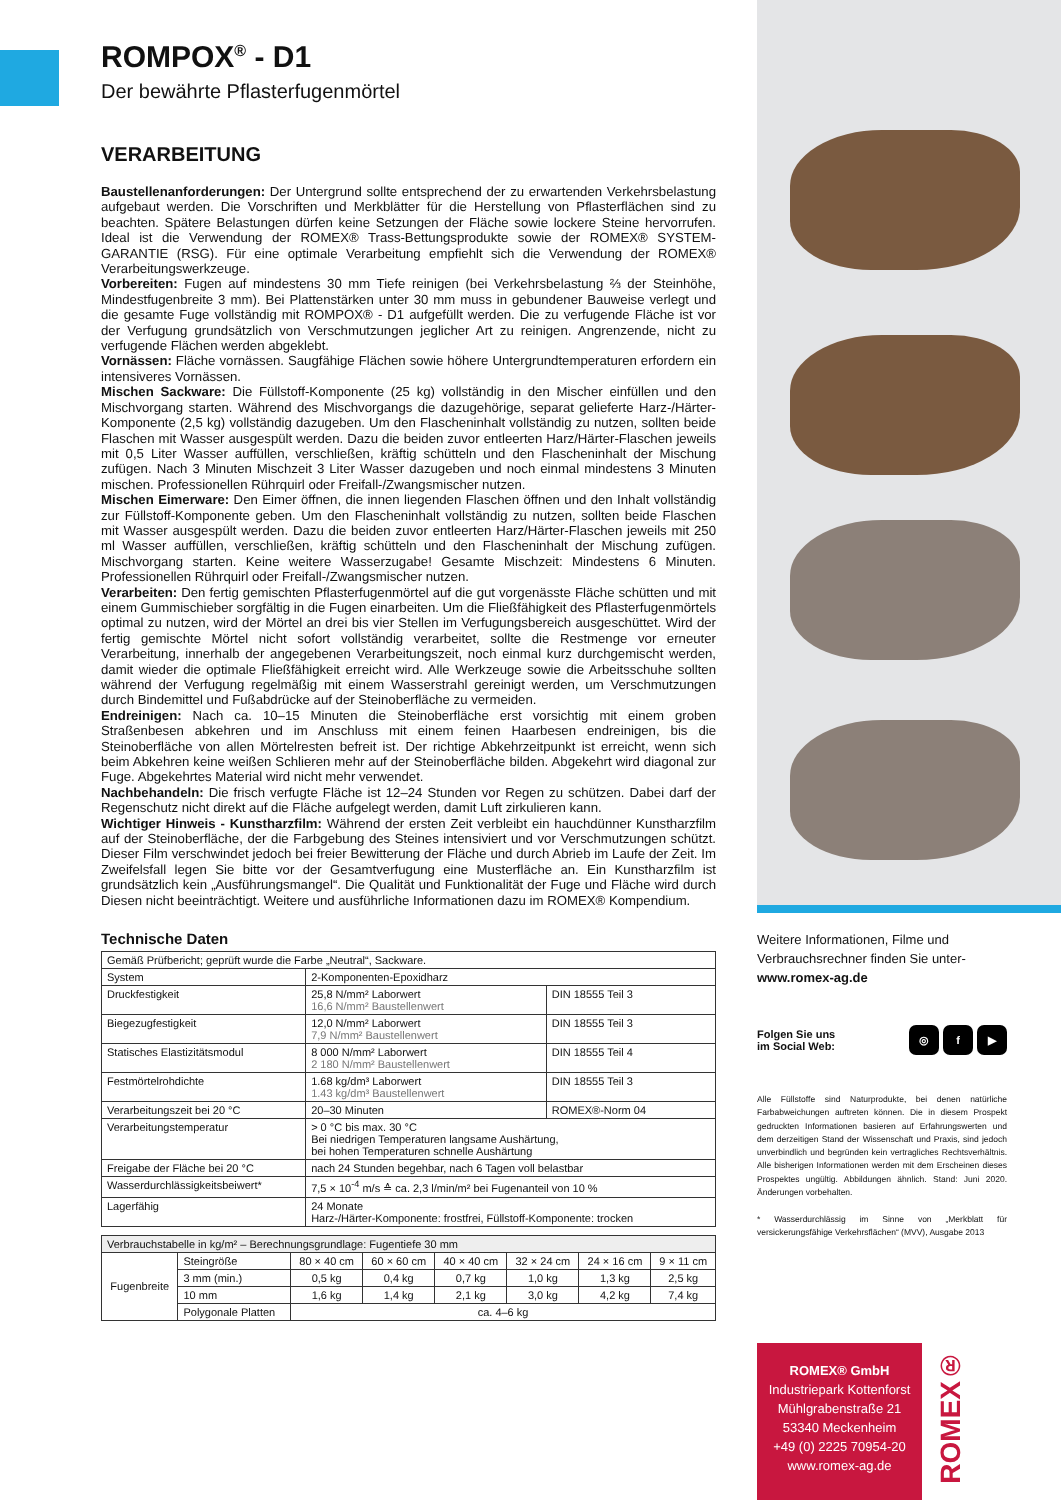ROMPOX<sup>®</sup> - D1
Der bewährte Pflasterfugenmörtel
VERARBEITUNG
Baustellenanforderungen: Der Untergrund sollte entsprechend der zu erwartenden Verkehrsbelastung aufgebaut werden. Die Vorschriften und Merkblätter für die Herstellung von Pflasterflächen sind zu beachten. Spätere Belastungen dürfen keine Setzungen der Fläche sowie lockere Steine hervorrufen. Ideal ist die Verwendung der ROMEX® Trass-Bettungsprodukte sowie der ROMEX® SYSTEM-GARANTIE (RSG). Für eine optimale Verarbeitung empfiehlt sich die Verwendung der ROMEX® Verarbeitungswerkzeuge.
Vorbereiten: Fugen auf mindestens 30 mm Tiefe reinigen (bei Verkehrsbelastung ⅔ der Steinhöhe, Mindestfugenbreite 3 mm). Bei Plattenstärken unter 30 mm muss in gebundener Bauweise verlegt und die gesamte Fuge vollständig mit ROMPOX® - D1 aufgefüllt werden. Die zu verfugende Fläche ist vor der Verfugung grundsätzlich von Verschmutzungen jeglicher Art zu reinigen. Angrenzende, nicht zu verfugende Flächen werden abgeklebt.
Vornässen: Fläche vornässen. Saugfähige Flächen sowie höhere Untergrundtemperaturen erfordern ein intensiveres Vornässen.
Mischen Sackware: Die Füllstoff-Komponente (25 kg) vollständig in den Mischer einfüllen und den Mischvorgang starten. Während des Mischvorgangs die dazugehörige, separat gelieferte Harz-/Härter-Komponente (2,5 kg) vollständig dazugeben. Um den Flascheninhalt vollständig zu nutzen, sollten beide Flaschen mit Wasser ausgespült werden. Dazu die beiden zuvor entleerten Harz/Härter-Flaschen jeweils mit 0,5 Liter Wasser auffüllen, verschließen, kräftig schütteln und den Flascheninhalt der Mischung zufügen. Nach 3 Minuten Mischzeit 3 Liter Wasser dazugeben und noch einmal mindestens 3 Minuten mischen. Professionellen Rührquirl oder Freifall-/Zwangsmischer nutzen.
Mischen Eimerware: Den Eimer öffnen, die innen liegenden Flaschen öffnen und den Inhalt vollständig zur Füllstoff-Komponente geben. Um den Flascheninhalt vollständig zu nutzen, sollten beide Flaschen mit Wasser ausgespült werden. Dazu die beiden zuvor entleerten Harz/Härter-Flaschen jeweils mit 250 ml Wasser auffüllen, verschließen, kräftig schütteln und den Flascheninhalt der Mischung zufügen. Mischvorgang starten. Keine weitere Wasserzugabe! Gesamte Mischzeit: Mindestens 6 Minuten. Professionellen Rührquirl oder Freifall-/Zwangsmischer nutzen.
Verarbeiten: Den fertig gemischten Pflasterfugenmörtel auf die gut vorgenässte Fläche schütten und mit einem Gummischieber sorgfältig in die Fugen einarbeiten. Um die Fließfähigkeit des Pflasterfugenmörtels optimal zu nutzen, wird der Mörtel an drei bis vier Stellen im Verfugungsbereich ausgeschüttet. Wird der fertig gemischte Mörtel nicht sofort vollständig verarbeitet, sollte die Restmenge vor erneuter Verarbeitung, innerhalb der angegebenen Verarbeitungszeit, noch einmal kurz durchgemischt werden, damit wieder die optimale Fließfähigkeit erreicht wird. Alle Werkzeuge sowie die Arbeitsschuhe sollten während der Verfugung regelmäßig mit einem Wasserstrahl gereinigt werden, um Verschmutzungen durch Bindemittel und Fußabdrücke auf der Steinoberfläche zu vermeiden.
Endreinigen: Nach ca. 10–15 Minuten die Steinoberfläche erst vorsichtig mit einem groben Straßenbesen abkehren und im Anschluss mit einem feinen Haarbesen endreinigen, bis die Steinoberfläche von allen Mörtelresten befreit ist. Der richtige Abkehrzeitpunkt ist erreicht, wenn sich beim Abkehren keine weißen Schlieren mehr auf der Steinoberfläche bilden. Abgekehrt wird diagonal zur Fuge. Abgekehrtes Material wird nicht mehr verwendet.
Nachbehandeln: Die frisch verfugte Fläche ist 12–24 Stunden vor Regen zu schützen. Dabei darf der Regenschutz nicht direkt auf die Fläche aufgelegt werden, damit Luft zirkulieren kann.
Wichtiger Hinweis - Kunstharzfilm: Während der ersten Zeit verbleibt ein hauchdünner Kunstharzfilm auf der Steinoberfläche, der die Farbgebung des Steines intensiviert und vor Verschmutzungen schützt. Dieser Film verschwindet jedoch bei freier Bewitterung der Fläche und durch Abrieb im Laufe der Zeit. Im Zweifelsfall legen Sie bitte vor der Gesamtverfugung eine Musterfläche an. Ein Kunstharzfilm ist grundsätzlich kein „Ausführungsmangel“. Die Qualität und Funktionalität der Fuge und Fläche wird durch Diesen nicht beeinträchtigt. Weitere und ausführliche Informationen dazu im ROMEX® Kompendium.
Technische Daten
| Gemäß Prüfbericht; geprüft wurde die Farbe „Neutral“, Sackware. | | |
| System | 2-Komponenten-Epoxidharz | |
| Druckfestigkeit | 25,8 N/mm² Laborwert 16,6 N/mm² Baustellenwert | DIN 18555 Teil 3 |
| Biegezugfestigkeit | 12,0 N/mm² Laborwert 7,9 N/mm² Baustellenwert | DIN 18555 Teil 3 |
| Statisches Elastizitätsmodul | 8 000 N/mm² Laborwert 2 180 N/mm² Baustellenwert | DIN 18555 Teil 4 |
| Festmörtelrohdichte | 1.68 kg/dm³ Laborwert 1.43 kg/dm³ Baustellenwert | DIN 18555 Teil 3 |
| Verarbeitungszeit bei 20 °C | 20–30 Minuten | ROMEX®-Norm 04 |
| Verarbeitungstemperatur | > 0 °C bis max. 30 °C Bei niedrigen Temperaturen langsame Aushärtung, bei hohen Temperaturen schnelle Aushärtung | |
| Freigabe der Fläche bei 20 °C | nach 24 Stunden begehbar, nach 6 Tagen voll belastbar | |
| Wasserdurchlässigkeitsbeiwert* | 7,5 × 10<sup>-4</sup> m/s ≙ ca. 2,3 l/min/m² bei Fugenanteil von 10 % | |
| Lagerfähig | 24 Monate Harz-/Härter-Komponente: frostfrei, Füllstoff-Komponente: trocken | |
| Verbrauchstabelle in kg/m² – Berechnungsgrundlage: Fugentiefe 30 mm | | | | | | | |
| Fugenbreite | Steingröße | 80 × 40 cm | 60 × 60 cm | 40 × 40 cm | 32 × 24 cm | 24 × 16 cm | 9 × 11 cm |
| | 3 mm (min.) | 0,5 kg | 0,4 kg | 0,7 kg | 1,0 kg | 1,3 kg | 2,5 kg |
| | 10 mm | 1,6 kg | 1,4 kg | 2,1 kg | 3,0 kg | 4,2 kg | 7,4 kg |
| | Polygonale Platten | ca. 4–6 kg | | | | | |
Weitere Informationen, Filme und Verbrauchsrechner finden Sie unter-
www.romex-ag.de
Folgen Sie uns
im Social Web: ◎ f ▶
Alle Füllstoffe sind Naturprodukte, bei denen natürliche Farbabweichungen auftreten können. Die in diesem Prospekt gedruckten Informationen basieren auf Erfahrungswerten und dem derzeitigen Stand der Wissenschaft und Praxis, sind jedoch unverbindlich und begründen kein vertragliches Rechtsverhältnis. Alle bisherigen Informationen werden mit dem Erscheinen dieses Prospektes ungültig. Abbildungen ähnlich. Stand: Juni 2020. Änderungen vorbehalten.
* Wasserdurchlässig im Sinne von „Merkblatt für versickerungsfähige Verkehrsflächen“ (MVV), Ausgabe 2013
ROMEX® GmbH
Industriepark Kottenforst
Mühlgrabenstraße 21
53340 Meckenheim
+49 (0) 2225 70954-20
www.romex-ag.de
ROMEX®